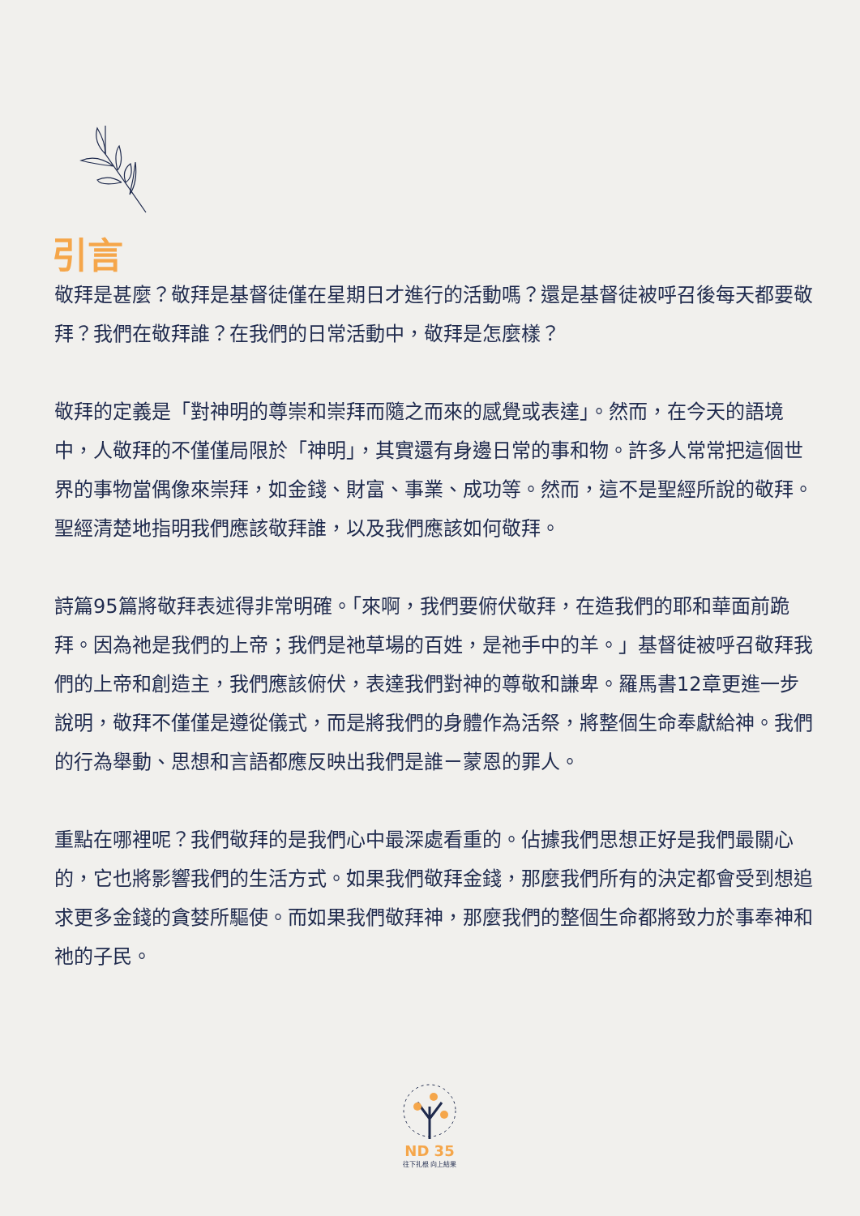引言
敬拜是甚麼？敬拜是基督徒僅在星期日才進行的活動嗎？還是基督徒被呼召後每天都要敬拜？我們在敬拜誰？在我們的日常活動中，敬拜是怎麼樣？
敬拜的定義是「對神明的尊崇和崇拜而隨之而來的感覺或表達」。然而，在今天的語境中，人敬拜的不僅僅局限於「神明」，其實還有身邊日常的事和物。許多人常常把這個世界的事物當偶像來崇拜，如金錢、財富、事業、成功等。然而，這不是聖經所說的敬拜。聖經清楚地指明我們應該敬拜誰，以及我們應該如何敬拜。
詩篇95篇將敬拜表述得非常明確。「來啊，我們要俯伏敬拜，在造我們的耶和華面前跪拜。因為祂是我們的上帝；我們是祂草場的百姓，是祂手中的羊。」基督徒被呼召敬拜我們的上帝和創造主，我們應該俯伏，表達我們對神的尊敬和謙卑。羅馬書12章更進一步說明，敬拜不僅僅是遵從儀式，而是將我們的身體作為活祭，將整個生命奉獻給神。我們的行為舉動、思想和言語都應反映出我們是誰ㄧ蒙恩的罪人。
重點在哪裡呢？我們敬拜的是我們心中最深處看重的。佔據我們思想正好是我們最關心的，它也將影響我們的生活方式。如果我們敬拜金錢，那麼我們所有的決定都會受到想追求更多金錢的貪婪所驅使。而如果我們敬拜神，那麼我們的整個生命都將致力於事奉神和祂的子民。
ND 35
往下扎根 向上結果